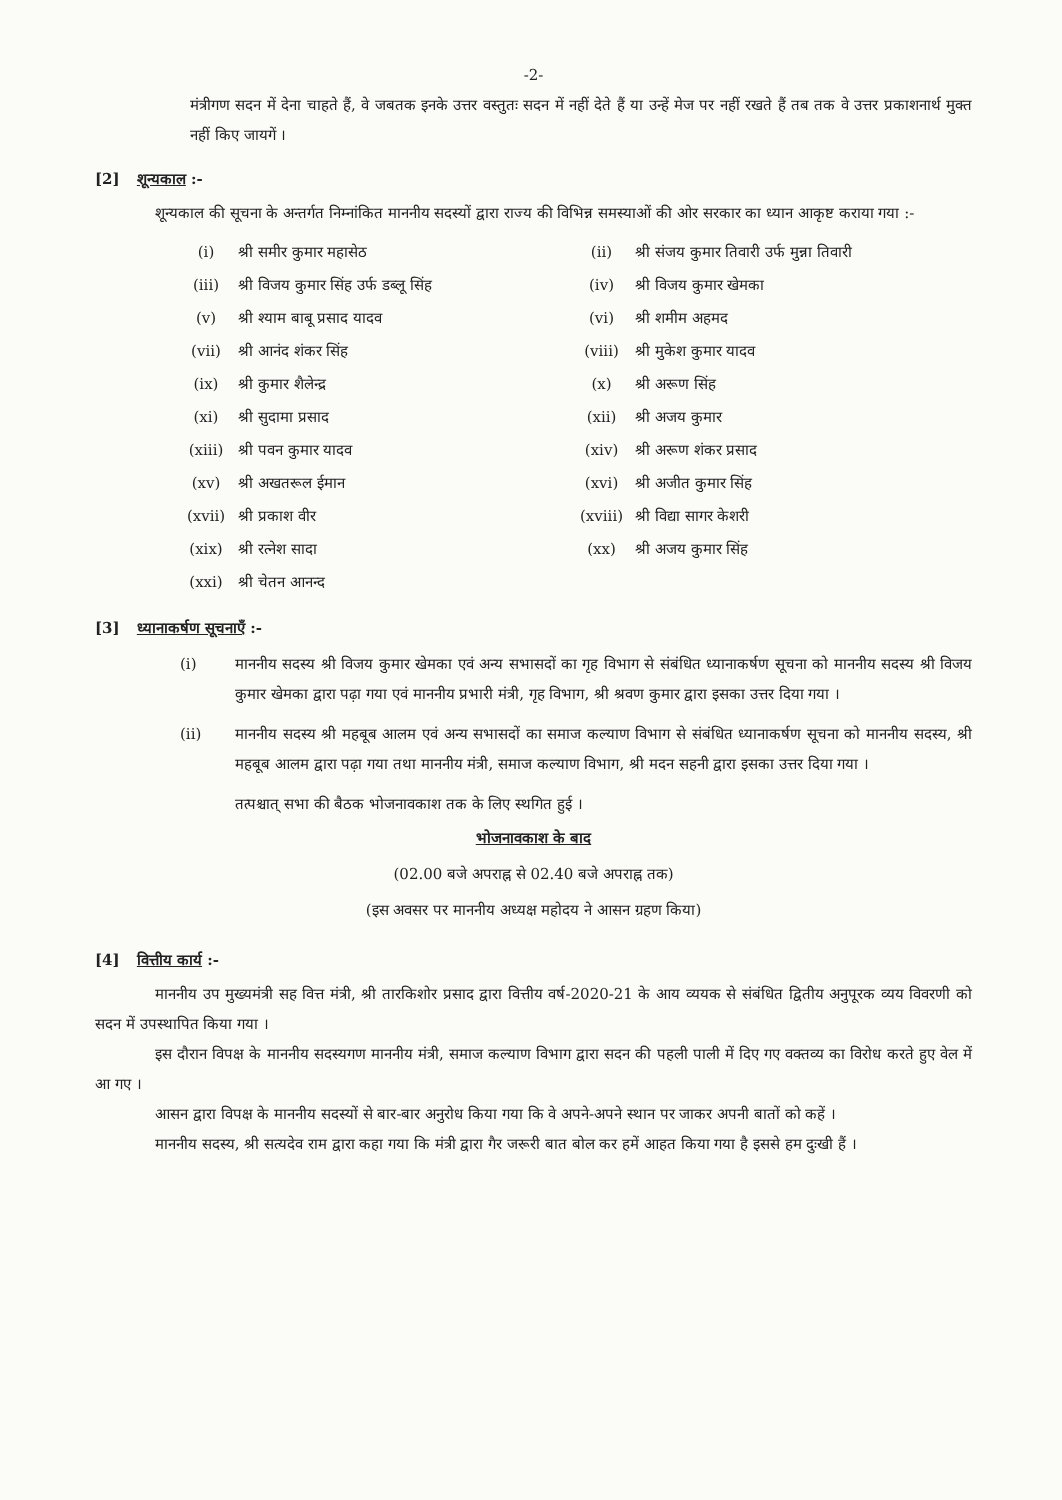-2-
मंत्रीगण सदन में देना चाहते हैं, वे जबतक इनके उत्तर वस्तुतः सदन में नहीं देते हैं या उन्हें मेज पर नहीं रखते हैं तब तक वे उत्तर प्रकाशनार्थ मुक्त नहीं किए जायगें ।
[2] शून्यकाल :-
शून्यकाल की सूचना के अन्तर्गत निम्नांकित माननीय सदस्यों द्वारा राज्य की विभिन्न समस्याओं की ओर सरकार का ध्यान आकृष्ट कराया गया :-
| (i) | श्री समीर कुमार महासेठ | (ii) | श्री संजय कुमार तिवारी उर्फ मुन्ना तिवारी |
| (iii) | श्री विजय कुमार सिंह उर्फ डब्लू सिंह | (iv) | श्री विजय कुमार खेमका |
| (v) | श्री श्याम बाबू प्रसाद यादव | (vi) | श्री शमीम अहमद |
| (vii) | श्री आनंद शंकर सिंह | (viii) | श्री मुकेश कुमार यादव |
| (ix) | श्री कुमार शैलेन्द्र | (x) | श्री अरूण सिंह |
| (xi) | श्री सुदामा प्रसाद | (xii) | श्री अजय कुमार |
| (xiii) | श्री पवन कुमार यादव | (xiv) | श्री अरूण शंकर प्रसाद |
| (xv) | श्री अखतरूल ईमान | (xvi) | श्री अजीत कुमार सिंह |
| (xvii) | श्री प्रकाश वीर | (xviii) | श्री विद्या सागर केशरी |
| (xix) | श्री रत्नेश सादा | (xx) | श्री अजय कुमार सिंह |
| (xxi) | श्री चेतन आनन्द | | |
[3] ध्यानाकर्षण सूचनाएँ :-
(i) माननीय सदस्य श्री विजय कुमार खेमका एवं अन्य सभासदों का गृह विभाग से संबंधित ध्यानाकर्षण सूचना को माननीय सदस्य श्री विजय कुमार खेमका द्वारा पढ़ा गया एवं माननीय प्रभारी मंत्री, गृह विभाग, श्री श्रवण कुमार द्वारा इसका उत्तर दिया गया ।
(ii) माननीय सदस्य श्री महबूब आलम एवं अन्य सभासदों का समाज कल्याण विभाग से संबंधित ध्यानाकर्षण सूचना को माननीय सदस्य, श्री महबूब आलम द्वारा पढ़ा गया तथा माननीय मंत्री, समाज कल्याण विभाग, श्री मदन सहनी द्वारा इसका उत्तर दिया गया ।
तत्पश्चात् सभा की बैठक भोजनावकाश तक के लिए स्थगित हुई ।
भोजनावकाश के बाद
(02.00 बजे अपराह्न से 02.40 बजे अपराह्न तक)
(इस अवसर पर माननीय अध्यक्ष महोदय ने आसन ग्रहण किया)
[4] वित्तीय कार्य :-
माननीय उप मुख्यमंत्री सह वित्त मंत्री, श्री तारकिशोर प्रसाद द्वारा वित्तीय वर्ष-2020-21 के आय व्ययक से संबंधित द्वितीय अनुपूरक व्यय विवरणी को सदन में उपस्थापित किया गया ।
इस दौरान विपक्ष के माननीय सदस्यगण माननीय मंत्री, समाज कल्याण विभाग द्वारा सदन की पहली पाली में दिए गए वक्तव्य का विरोध करते हुए वेल में आ गए ।
आसन द्वारा विपक्ष के माननीय सदस्यों से बार-बार अनुरोध किया गया कि वे अपने-अपने स्थान पर जाकर अपनी बातों को कहें ।
माननीय सदस्य, श्री सत्यदेव राम द्वारा कहा गया कि मंत्री द्वारा गैर जरूरी बात बोल कर हमें आहत किया गया है इससे हम दुःखी हैं ।